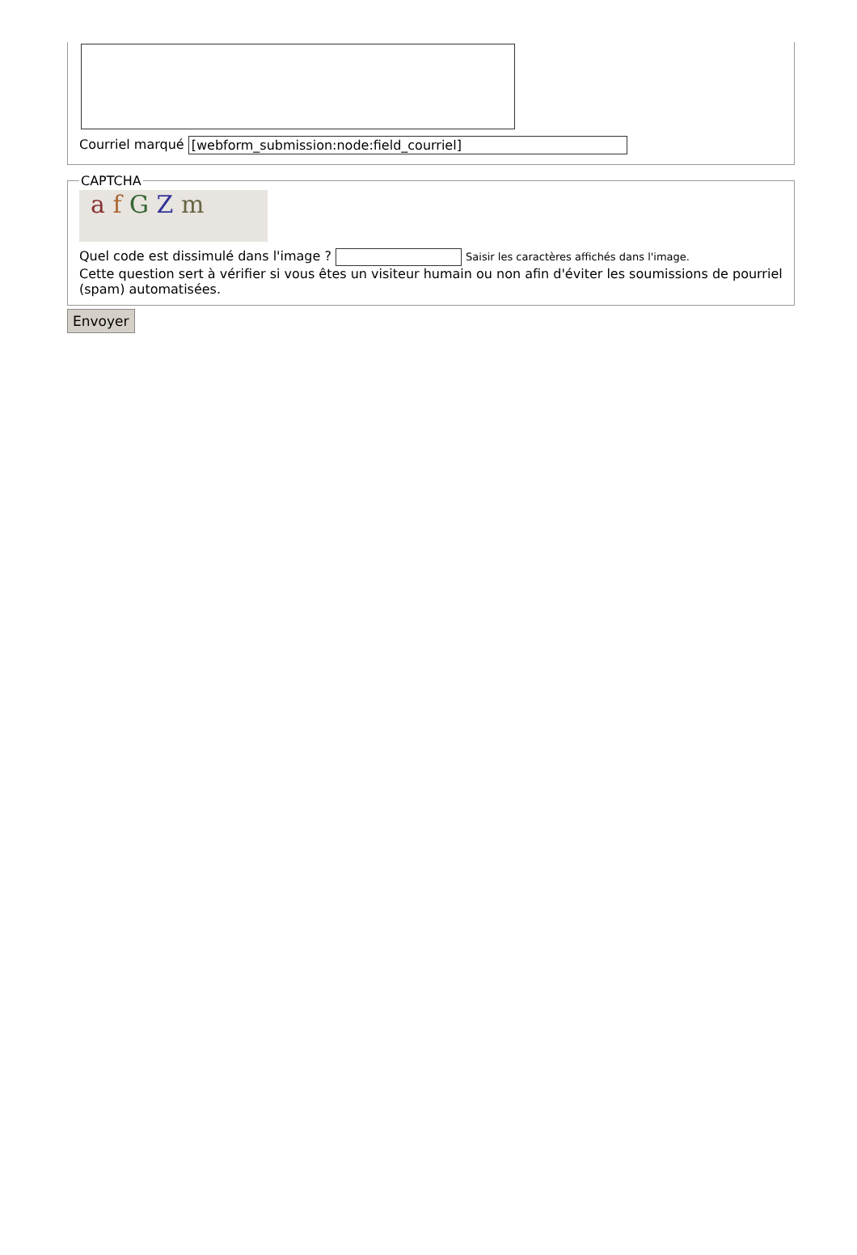Courriel marqué [webform_submission:node:field_courriel]
CAPTCHA
a f G Z m
Quel code est dissimulé dans l'image ? Saisir les caractères affichés dans l'image.
Cette question sert à vérifier si vous êtes un visiteur humain ou non afin d'éviter les soumissions de pourriel (spam) automatisées.
Envoyer